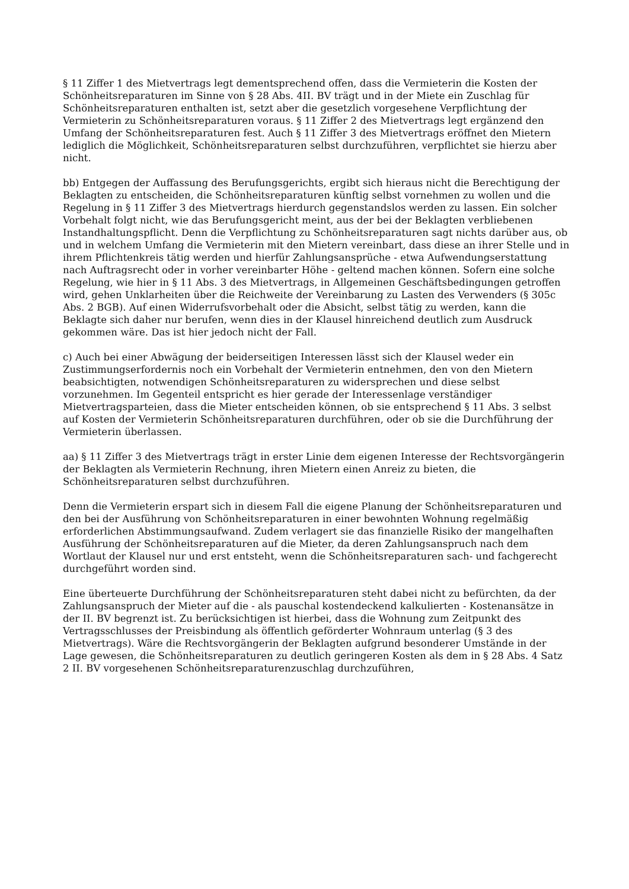§ 11 Ziffer 1 des Mietvertrags legt dementsprechend offen, dass die Vermieterin die Kosten der Schönheitsreparaturen im Sinne von § 28 Abs. 4II. BV trägt und in der Miete ein Zuschlag für Schönheitsreparaturen enthalten ist, setzt aber die gesetzlich vorgesehene Verpflichtung der Vermieterin zu Schönheitsreparaturen voraus. § 11 Ziffer 2 des Mietvertrags legt ergänzend den Umfang der Schönheitsreparaturen fest. Auch § 11 Ziffer 3 des Mietvertrags eröffnet den Mietern lediglich die Möglichkeit, Schönheitsreparaturen selbst durchzuführen, verpflichtet sie hierzu aber nicht.
bb) Entgegen der Auffassung des Berufungsgerichts, ergibt sich hieraus nicht die Berechtigung der Beklagten zu entscheiden, die Schönheitsreparaturen künftig selbst vornehmen zu wollen und die Regelung in § 11 Ziffer 3 des Mietvertrags hierdurch gegenstandslos werden zu lassen. Ein solcher Vorbehalt folgt nicht, wie das Berufungsgericht meint, aus der bei der Beklagten verbliebenen Instandhaltungspflicht. Denn die Verpflichtung zu Schönheitsreparaturen sagt nichts darüber aus, ob und in welchem Umfang die Vermieterin mit den Mietern vereinbart, dass diese an ihrer Stelle und in ihrem Pflichtenkreis tätig werden und hierfür Zahlungsansprüche - etwa Aufwendungserstattung nach Auftragsrecht oder in vorher vereinbarter Höhe - geltend machen können. Sofern eine solche Regelung, wie hier in § 11 Abs. 3 des Mietvertrags, in Allgemeinen Geschäftsbedingungen getroffen wird, gehen Unklarheiten über die Reichweite der Vereinbarung zu Lasten des Verwenders (§ 305c Abs. 2 BGB). Auf einen Widerrufsvorbehalt oder die Absicht, selbst tätig zu werden, kann die Beklagte sich daher nur berufen, wenn dies in der Klausel hinreichend deutlich zum Ausdruck gekommen wäre. Das ist hier jedoch nicht der Fall.
c) Auch bei einer Abwägung der beiderseitigen Interessen lässt sich der Klausel weder ein Zustimmungserfordernis noch ein Vorbehalt der Vermieterin entnehmen, den von den Mietern beabsichtigten, notwendigen Schönheitsreparaturen zu widersprechen und diese selbst vorzunehmen. Im Gegenteil entspricht es hier gerade der Interessenlage verständiger Mietvertragsparteien, dass die Mieter entscheiden können, ob sie entsprechend § 11 Abs. 3 selbst auf Kosten der Vermieterin Schönheitsreparaturen durchführen, oder ob sie die Durchführung der Vermieterin überlassen.
aa) § 11 Ziffer 3 des Mietvertrags trägt in erster Linie dem eigenen Interesse der Rechtsvorgängerin der Beklagten als Vermieterin Rechnung, ihren Mietern einen Anreiz zu bieten, die Schönheitsreparaturen selbst durchzuführen.
Denn die Vermieterin erspart sich in diesem Fall die eigene Planung der Schönheitsreparaturen und den bei der Ausführung von Schönheitsreparaturen in einer bewohnten Wohnung regelmäßig erforderlichen Abstimmungsaufwand. Zudem verlagert sie das finanzielle Risiko der mangelhaften Ausführung der Schönheitsreparaturen auf die Mieter, da deren Zahlungsanspruch nach dem Wortlaut der Klausel nur und erst entsteht, wenn die Schönheitsreparaturen sach- und fachgerecht durchgeführt worden sind.
Eine überteuerte Durchführung der Schönheitsreparaturen steht dabei nicht zu befürchten, da der Zahlungsanspruch der Mieter auf die - als pauschal kostendeckend kalkulierten - Kostenansätze in der II. BV begrenzt ist. Zu berücksichtigen ist hierbei, dass die Wohnung zum Zeitpunkt des Vertragsschlusses der Preisbindung als öffentlich geförderter Wohnraum unterlag (§ 3 des Mietvertrags). Wäre die Rechtsvorgängerin der Beklagten aufgrund besonderer Umstände in der Lage gewesen, die Schönheitsreparaturen zu deutlich geringeren Kosten als dem in § 28 Abs. 4 Satz 2 II. BV vorgesehenen Schönheitsreparaturenzuschlag durchzuführen,